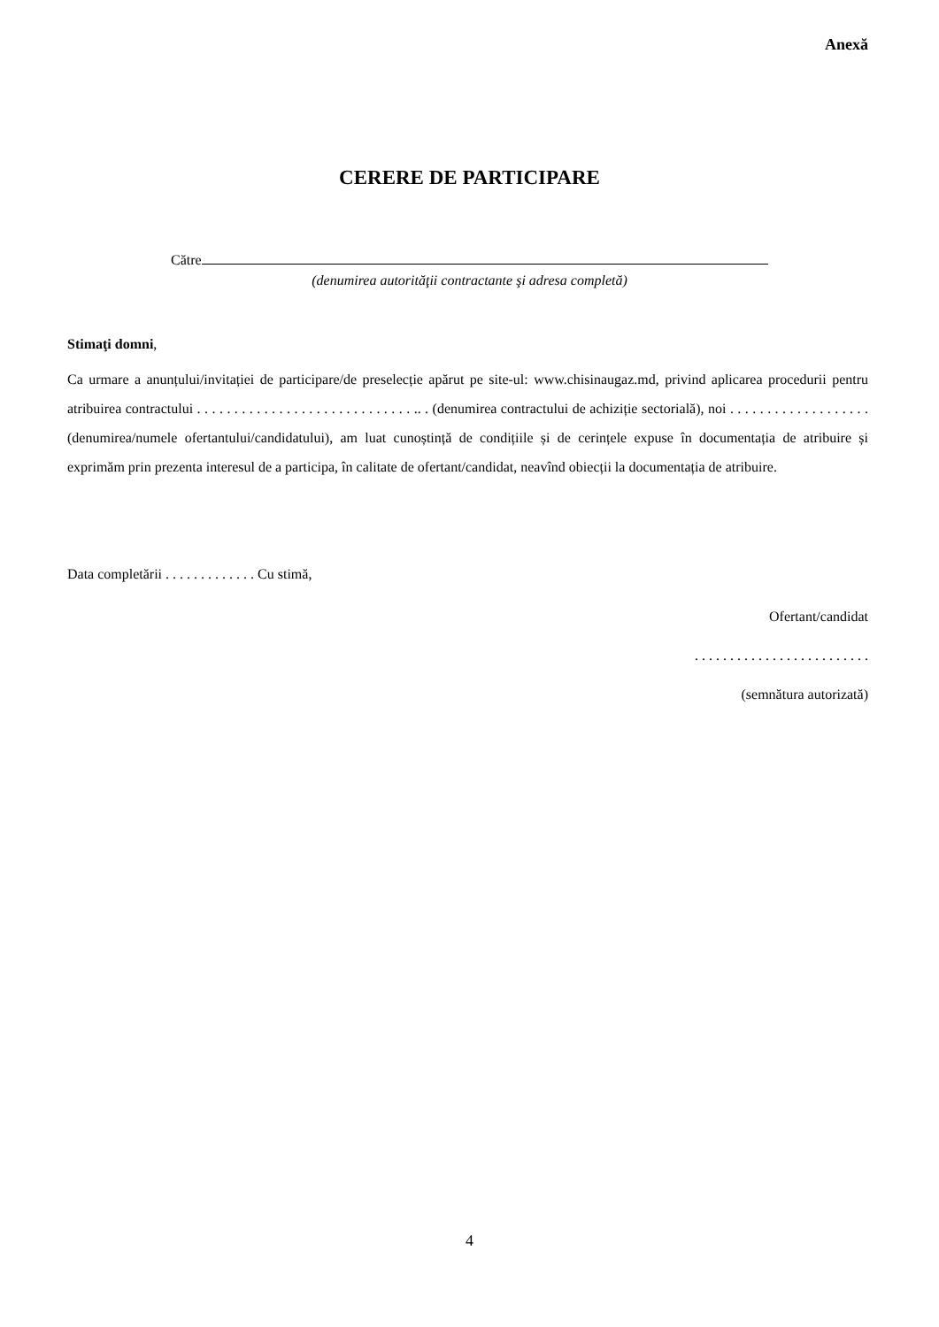Anexă
CERERE DE PARTICIPARE
Către
(denumirea autorităţii contractante şi adresa completă)
Stimaţi domni,
Ca urmare a anunțului/invitației de participare/de preselecție apărut pe site-ul: www.chisinaugaz.md, privind aplicarea procedurii pentru atribuirea contractului . . . . . . . . . . . . . . . . . . . . . . . . . . . . . .. . (denumirea contractului de achiziție sectorială), noi . . . . . . . . . . . . . . . . . . . (denumirea/numele ofertantului/candidatului), am luat cunoștință de condițiile și de cerințele expuse în documentația de atribuire și exprimăm prin prezenta interesul de a participa, în calitate de ofertant/candidat, neavînd obiecții la documentația de atribuire.
Data completării . . . . . . . . . . . . . Cu stimă,
Ofertant/candidat
. . . . . . . . . . . . . . . . . . . . . . . . .
(semnătura autorizată)
4